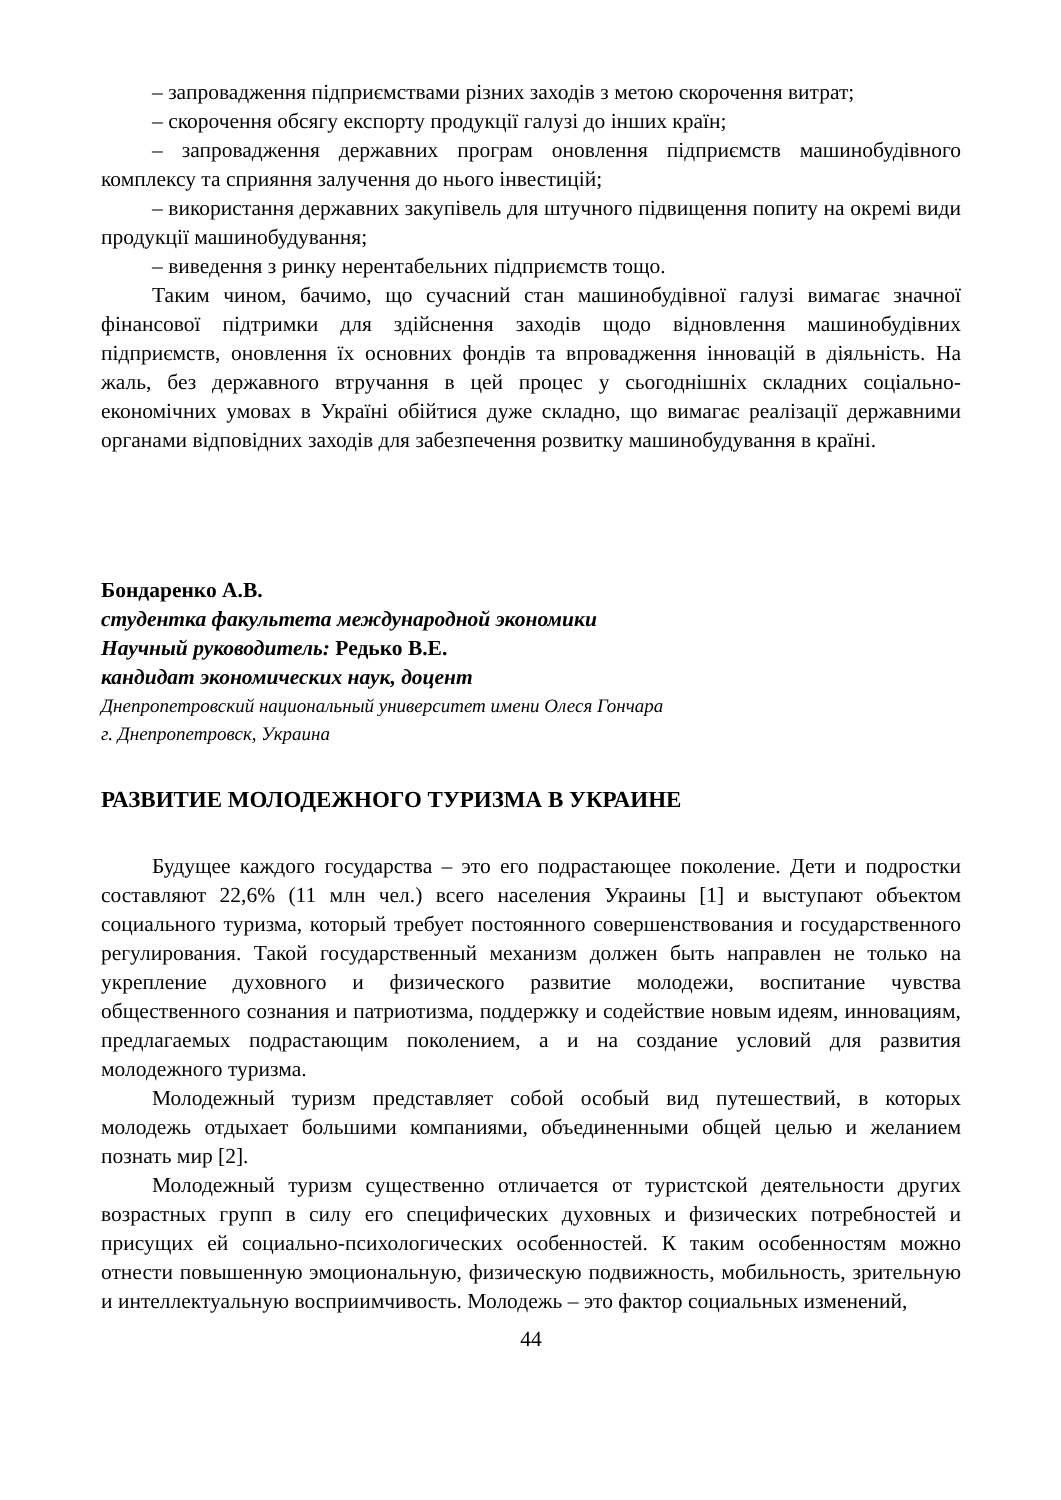– запровадження підприємствами різних заходів з метою скорочення витрат;
– скорочення обсягу експорту продукції галузі до інших країн;
– запровадження державних програм оновлення підприємств машинобудівного комплексу та сприяння залучення до нього інвестицій;
– використання державних закупівель для штучного підвищення попиту на окремі види продукції машинобудування;
– виведення з ринку нерентабельних підприємств тощо.
Таким чином, бачимо, що сучасний стан машинобудівної галузі вимагає значної фінансової підтримки для здійснення заходів щодо відновлення машинобудівних підприємств, оновлення їх основних фондів та впровадження інновацій в діяльність. На жаль, без державного втручання в цей процес у сьогоднішніх складних соціально-економічних умовах в Україні обійтися дуже складно, що вимагає реалізації державними органами відповідних заходів для забезпечення розвитку машинобудування в країні.
Бондаренко А.В.
студентка факультета международной экономики
Научный руководитель: Редько В.Е.
кандидат экономических наук, доцент
Днепропетровский национальный университет имени Олеся Гончара
г. Днепропетровск, Украина
РАЗВИТИЕ МОЛОДЕЖНОГО ТУРИЗМА В УКРАИНЕ
Будущее каждого государства – это его подрастающее поколение. Дети и подростки составляют 22,6% (11 млн чел.) всего населения Украины [1] и выступают объектом социального туризма, который требует постоянного совершенствования и государственного регулирования. Такой государственный механизм должен быть направлен не только на укрепление духовного и физического развитие молодежи, воспитание чувства общественного сознания и патриотизма, поддержку и содействие новым идеям, инновациям, предлагаемых подрастающим поколением, а и на создание условий для развития молодежного туризма.
Молодежный туризм представляет собой особый вид путешествий, в которых молодежь отдыхает большими компаниями, объединенными общей целью и желанием познать мир [2].
Молодежный туризм существенно отличается от туристской деятельности других возрастных групп в силу его специфических духовных и физических потребностей и присущих ей социально-психологических особенностей. К таким особенностям можно отнести повышенную эмоциональную, физическую подвижность, мобильность, зрительную и интеллектуальную восприимчивость. Молодежь – это фактор социальных изменений,
44